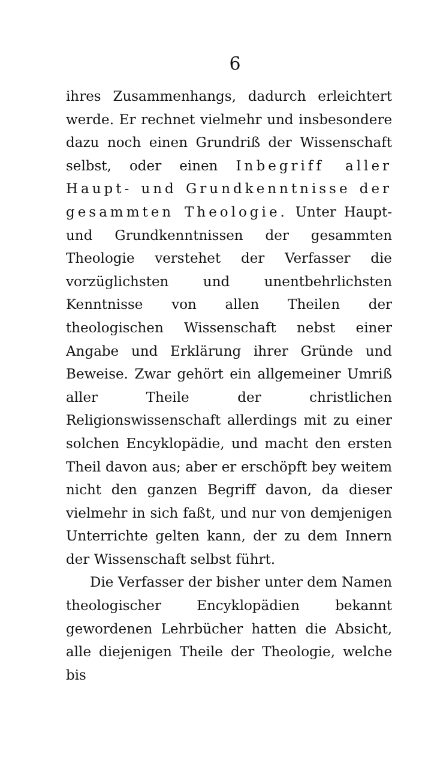6
ihres Zusammenhangs, dadurch erleichtert werde. Er rechnet vielmehr und insbesondere dazu noch einen Grundriß der Wissenschaft selbst, oder einen Inbegriff aller Haupt- und Grundkenntnisse der gesammten Theologie. Unter Haupt- und Grundkenntnissen der gesammten Theologie verstehet der Verfasser die vorzüglichsten und unentbehrlichsten Kenntnisse von allen Theilen der theologischen Wissenschaft nebst einer Angabe und Erklärung ihrer Gründe und Beweise. Zwar gehört ein allgemeiner Umriß aller Theile der christlichen Religionswissenschaft allerdings mit zu einer solchen Encyklopädie, und macht den ersten Theil davon aus; aber er erschöpft bey weitem nicht den ganzen Begriff davon, da dieser vielmehr in sich faßt, und nur von demjenigen Unterrichte gelten kann, der zu dem Innern der Wissenschaft selbst führt.
Die Verfasser der bisher unter dem Namen theologischer Encyklopädien bekannt gewordenen Lehrbücher hatten die Absicht, alle diejenigen Theile der Theologie, welche bis